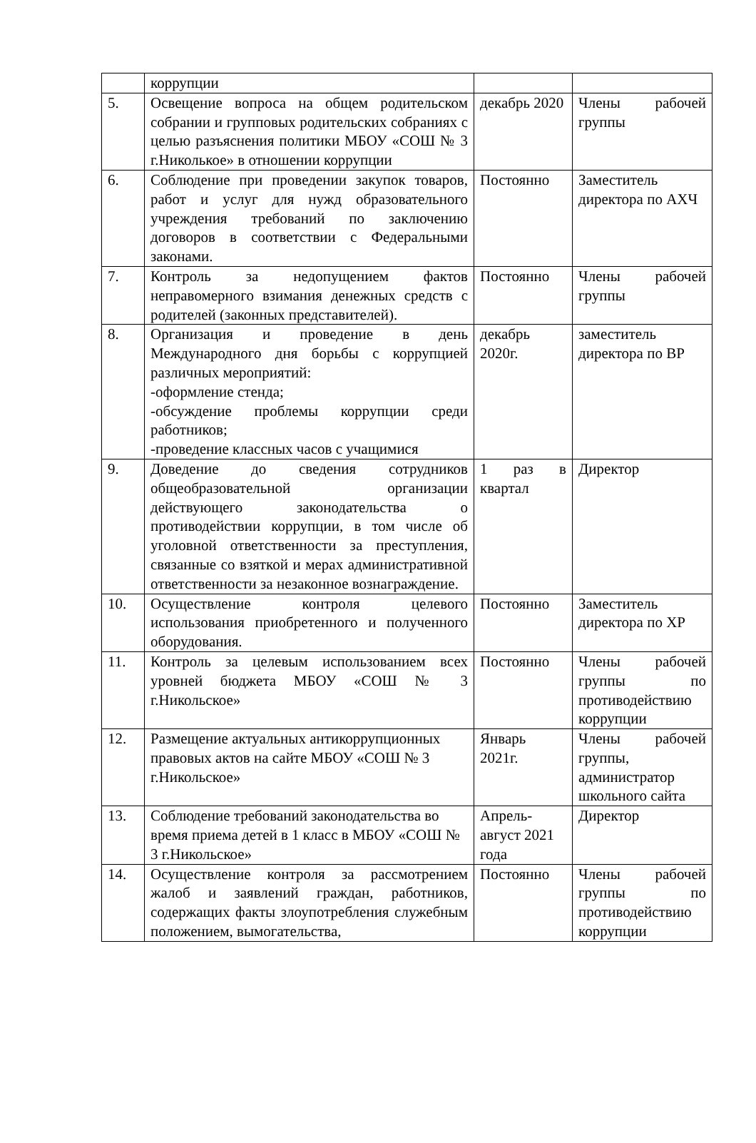| | коррупции | | |
| 5. | Освещение вопроса на общем родительском собрании и групповых родительских собраниях с целью разъяснения политики МБОУ «СОШ № 3 г.Николькое» в отношении коррупции | декабрь 2020 | Члены рабочей группы |
| 6. | Соблюдение при проведении закупок товаров, работ и услуг для нужд образовательного учреждения требований по заключению договоров в соответствии с Федеральными законами. | Постоянно | Заместитель директора по АХЧ |
| 7. | Контроль за недопущением фактов неправомерного взимания денежных средств с родителей (законных представителей). | Постоянно | Члены рабочей группы |
| 8. | Организация и проведение в день Международного дня борьбы с коррупцией различных мероприятий: -оформление стенда; -обсуждение проблемы коррупции среди работников; -проведение классных часов с учащимися | декабрь 2020г. | заместитель директора по ВР |
| 9. | Доведение до сведения сотрудников общеобразовательной организации действующего законодательства о противодействии коррупции, в том числе об уголовной ответственности за преступления, связанные со взяткой и мерах административной ответственности за незаконное вознаграждение. | 1 раз в квартал | Директор |
| 10. | Осуществление контроля целевого использования приобретенного и полученного оборудования. | Постоянно | Заместитель директора по ХР |
| 11. | Контроль за целевым использованием всех уровней бюджета МБОУ «СОШ № 3 г.Никольское» | Постоянно | Члены рабочей группы по противодействию коррупции |
| 12. | Размещение актуальных антикоррупционных правовых актов на сайте МБОУ «СОШ № 3 г.Никольское» | Январь 2021г. | Члены рабочей группы, администратор школьного сайта |
| 13. | Соблюдение требований законодательства во время приема детей в 1 класс в МБОУ «СОШ № 3 г.Никольское» | Апрель-август 2021 года | Директор |
| 14. | Осуществление контроля за рассмотрением жалоб и заявлений граждан, работников, содержащих факты злоупотребления служебным положением, вымогательства, | Постоянно | Члены рабочей группы по противодействию коррупции |